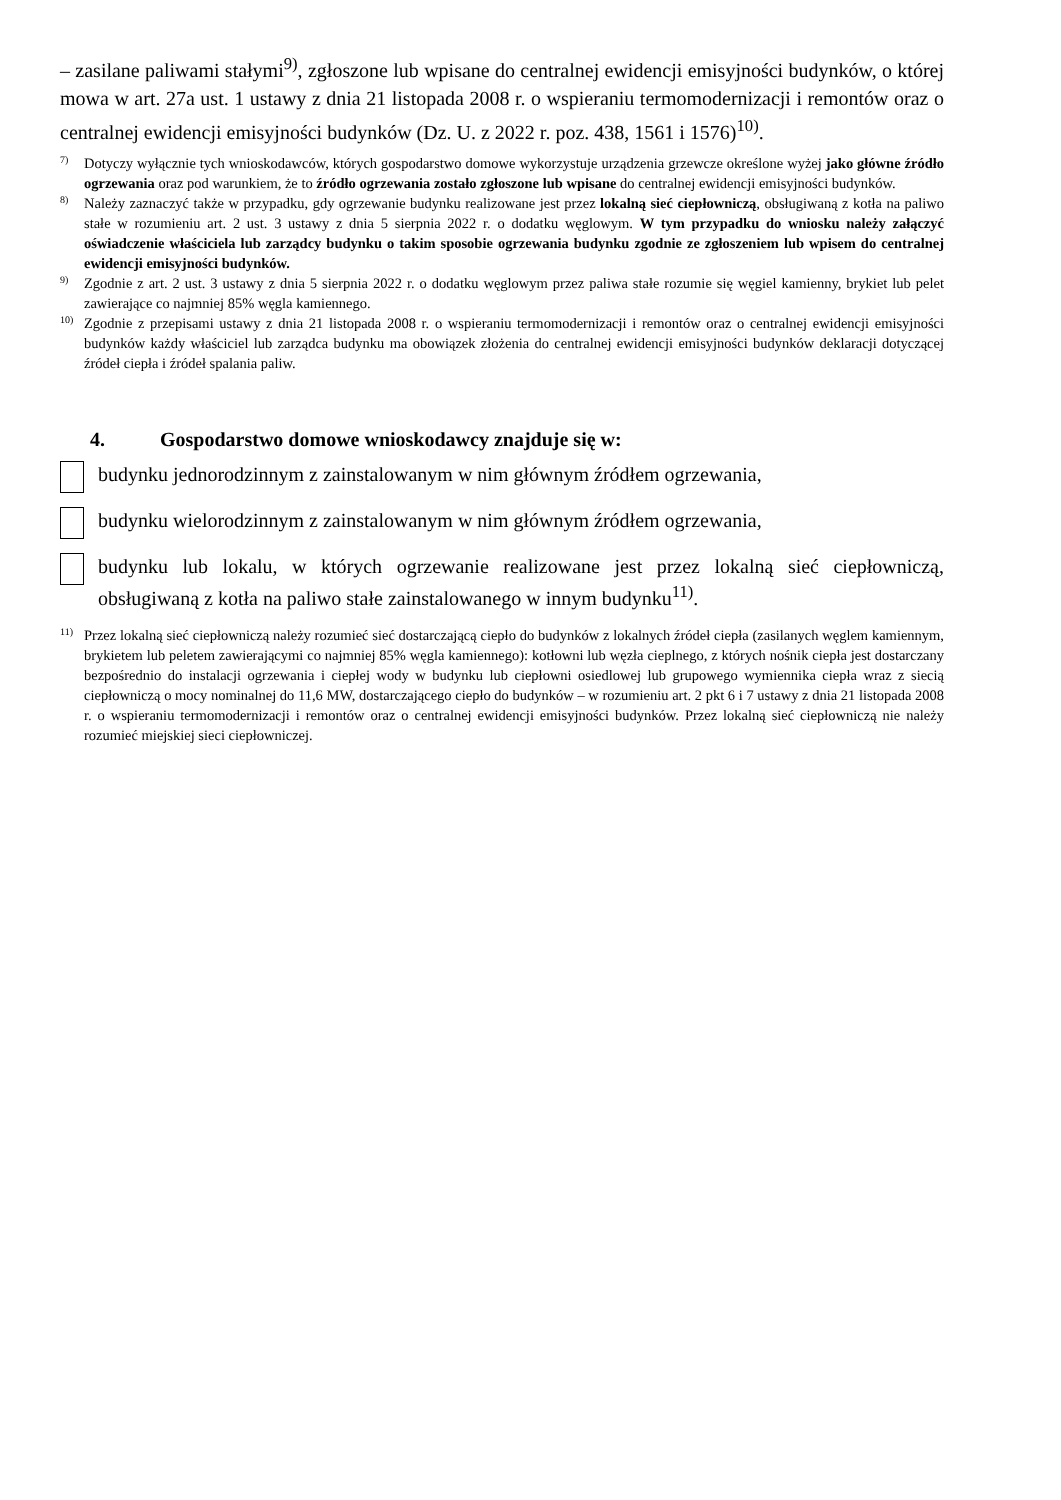– zasilane paliwami stałymi<sup>9)</sup>, zgłoszone lub wpisane do centralnej ewidencji emisyjności budynków, o której mowa w art. 27a ust. 1 ustawy z dnia 21 listopada 2008 r. o wspieraniu termomodernizacji i remontów oraz o centralnej ewidencji emisyjności budynków (Dz. U. z 2022 r. poz. 438, 1561 i 1576)<sup>10)</sup>.
7)
Dotyczy wyłącznie tych wnioskodawców, których gospodarstwo domowe wykorzystuje urządzenia grzewcze określone wyżej jako główne źródło ogrzewania oraz pod warunkiem, że to źródło ogrzewania zostało zgłoszone lub wpisane do centralnej ewidencji emisyjności budynków.
8)
Należy zaznaczyć także w przypadku, gdy ogrzewanie budynku realizowane jest przez lokalną sieć ciepłowniczą, obsługiwaną z kotła na paliwo stałe w rozumieniu art. 2 ust. 3 ustawy z dnia 5 sierpnia 2022 r. o dodatku węglowym. W tym przypadku do wniosku należy załączyć oświadczenie właściciela lub zarządcy budynku o takim sposobie ogrzewania budynku zgodnie ze zgłoszeniem lub wpisem do centralnej ewidencji emisyjności budynków.
9)
Zgodnie z art. 2 ust. 3 ustawy z dnia 5 sierpnia 2022 r. o dodatku węglowym przez paliwa stałe rozumie się węgiel kamienny, brykiet lub pelet zawierające co najmniej 85% węgla kamiennego.
10)
Zgodnie z przepisami ustawy z dnia 21 listopada 2008 r. o wspieraniu termomodernizacji i remontów oraz o centralnej ewidencji emisyjności budynków każdy właściciel lub zarządca budynku ma obowiązek złożenia do centralnej ewidencji emisyjności budynków deklaracji dotyczącej źródeł ciepła i źródeł spalania paliw.
4. Gospodarstwo domowe wnioskodawcy znajduje się w:
budynku jednorodzinnym z zainstalowanym w nim głównym źródłem ogrzewania,
budynku wielorodzinnym z zainstalowanym w nim głównym źródłem ogrzewania,
budynku lub lokalu, w których ogrzewanie realizowane jest przez lokalną sieć ciepłowniczą, obsługiwaną z kotła na paliwo stałe zainstalowanego w innym budynku<sup>11)</sup>.
11)
Przez lokalną sieć ciepłowniczą należy rozumieć sieć dostarczającą ciepło do budynków z lokalnych źródeł ciepła (zasilanych węglem kamiennym, brykietem lub peletem zawierającymi co najmniej 85% węgla kamiennego): kotłowni lub węzła cieplnego, z których nośnik ciepła jest dostarczany bezpośrednio do instalacji ogrzewania i ciepłej wody w budynku lub ciepłowni osiedlowej lub grupowego wymiennika ciepła wraz z siecią ciepłowniczą o mocy nominalnej do 11,6 MW, dostarczającego ciepło do budynków – w rozumieniu art. 2 pkt 6 i 7 ustawy z dnia 21 listopada 2008 r. o wspieraniu termomodernizacji i remontów oraz o centralnej ewidencji emisyjności budynków. Przez lokalną sieć ciepłowniczą nie należy rozumieć miejskiej sieci ciepłowniczej.